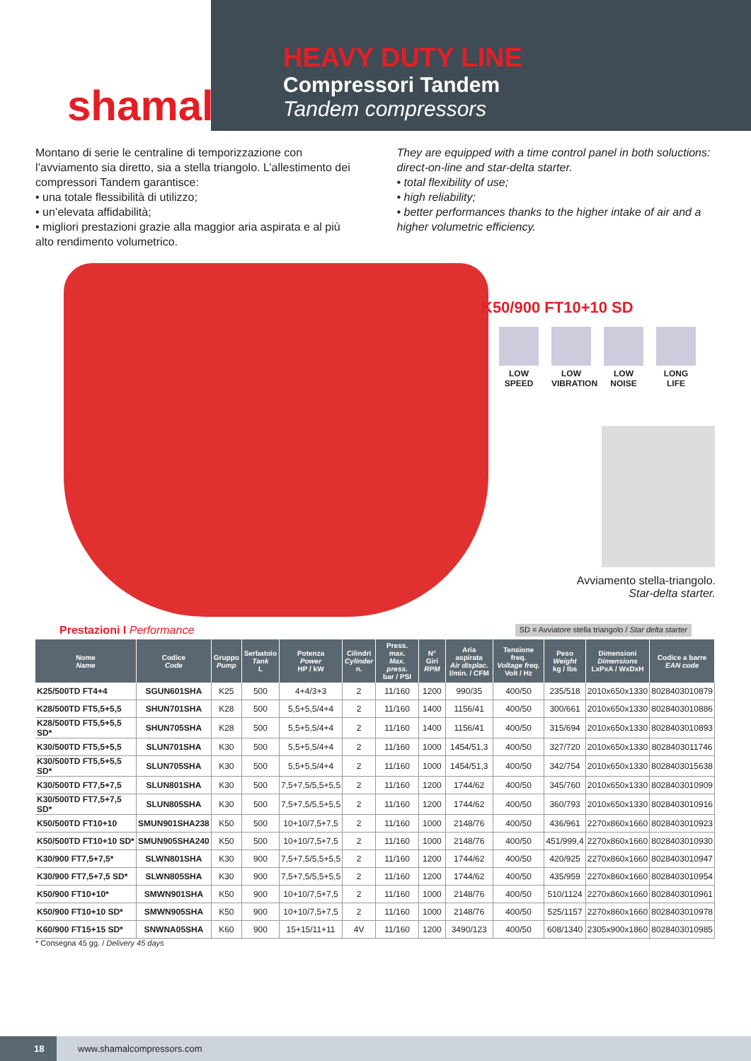shamal
HEAVY DUTY LINE
Compressori Tandem
Tandem compressors
Montano di serie le centraline di temporizzazione con l’avviamento sia diretto, sia a stella triangolo. L’allestimento dei compressori Tandem garantisce:
• una totale flessibilità di utilizzo;
• un’elevata affidabilità;
• migliori prestazioni grazie alla maggior aria aspirata e al più alto rendimento volumetrico.
They are equipped with a time control panel in both soluctions: direct-on-line and star-delta starter.
• total flexibility of use;
• high reliability;
• better performances thanks to the higher intake of air and a higher volumetric efficiency.
K50/900 FT10+10 SD
LOW SPEED
LOW VIBRATION
LOW NOISE
LONG LIFE
Avviamento stella-triangolo.
Star-delta starter.
Prestazioni I Performance SD = Avviatore stella triangolo / Star delta starter
| Nome Name | Codice Code | Gruppo Pump | Serbatoio Tank L | Potenza Power HP / kW | Cilindri Cylinder n. | Press. max. Max. press. bar / PSI | N° Giri RPM | Aria aspirata Air displac. l/min. / CFM | Tensione freq. Voltage freq. Volt / Hz | Peso Weight kg / lbs | Dimensioni Dimensions LxPxA / WxDxH | Codice a barre EAN code |
| --- | --- | --- | --- | --- | --- | --- | --- | --- | --- | --- | --- | --- |
| K25/500TD FT4+4 | SGUN601SHA | K25 | 500 | 4+4/3+3 | 2 | 11/160 | 1200 | 990/35 | 400/50 | 235/518 | 2010x650x1330 | 8028403010879 |
| K28/500TD FT5,5+5,5 | SHUN701SHA | K28 | 500 | 5,5+5,5/4+4 | 2 | 11/160 | 1400 | 1156/41 | 400/50 | 300/661 | 2010x650x1330 | 8028403010886 |
| K28/500TD FT5,5+5,5 SD* | SHUN705SHA | K28 | 500 | 5,5+5,5/4+4 | 2 | 11/160 | 1400 | 1156/41 | 400/50 | 315/694 | 2010x650x1330 | 8028403010893 |
| K30/500TD FT5,5+5,5 | SLUN701SHA | K30 | 500 | 5,5+5,5/4+4 | 2 | 11/160 | 1000 | 1454/51,3 | 400/50 | 327/720 | 2010x650x1330 | 8028403011746 |
| K30/500TD FT5,5+5,5 SD* | SLUN705SHA | K30 | 500 | 5,5+5,5/4+4 | 2 | 11/160 | 1000 | 1454/51,3 | 400/50 | 342/754 | 2010x650x1330 | 8028403015638 |
| K30/500TD FT7,5+7,5 | SLUN801SHA | K30 | 500 | 7,5+7,5/5,5+5,5 | 2 | 11/160 | 1200 | 1744/62 | 400/50 | 345/760 | 2010x650x1330 | 8028403010909 |
| K30/500TD FT7,5+7,5 SD* | SLUN805SHA | K30 | 500 | 7,5+7,5/5,5+5,5 | 2 | 11/160 | 1200 | 1744/62 | 400/50 | 360/793 | 2010x650x1330 | 8028403010916 |
| K50/500TD FT10+10 | SMUN901SHA238 | K50 | 500 | 10+10/7,5+7,5 | 2 | 11/160 | 1000 | 2148/76 | 400/50 | 436/961 | 2270x860x1660 | 8028403010923 |
| K50/500TD FT10+10 SD* | SMUN905SHA240 | K50 | 500 | 10+10/7,5+7,5 | 2 | 11/160 | 1000 | 2148/76 | 400/50 | 451/999,4 | 2270x860x1660 | 8028403010930 |
| K30/900 FT7,5+7,5* | SLWN801SHA | K30 | 900 | 7,5+7,5/5,5+5,5 | 2 | 11/160 | 1200 | 1744/62 | 400/50 | 420/925 | 2270x860x1660 | 8028403010947 |
| K30/900 FT7,5+7,5 SD* | SLWN805SHA | K30 | 900 | 7,5+7,5/5,5+5,5 | 2 | 11/160 | 1200 | 1744/62 | 400/50 | 435/959 | 2270x860x1660 | 8028403010954 |
| K50/900 FT10+10* | SMWN901SHA | K50 | 900 | 10+10/7,5+7,5 | 2 | 11/160 | 1000 | 2148/76 | 400/50 | 510/1124 | 2270x860x1660 | 8028403010961 |
| K50/900 FT10+10 SD* | SMWN905SHA | K50 | 900 | 10+10/7,5+7,5 | 2 | 11/160 | 1000 | 2148/76 | 400/50 | 525/1157 | 2270x860x1660 | 8028403010978 |
| K60/900 FT15+15 SD* | SNWNA05SHA | K60 | 900 | 15+15/11+11 | 4V | 11/160 | 1200 | 3490/123 | 400/50 | 608/1340 | 2305x900x1860 | 8028403010985 |
* Consegna 45 gg. / Delivery 45 days
18 www.shamalcompressors.com